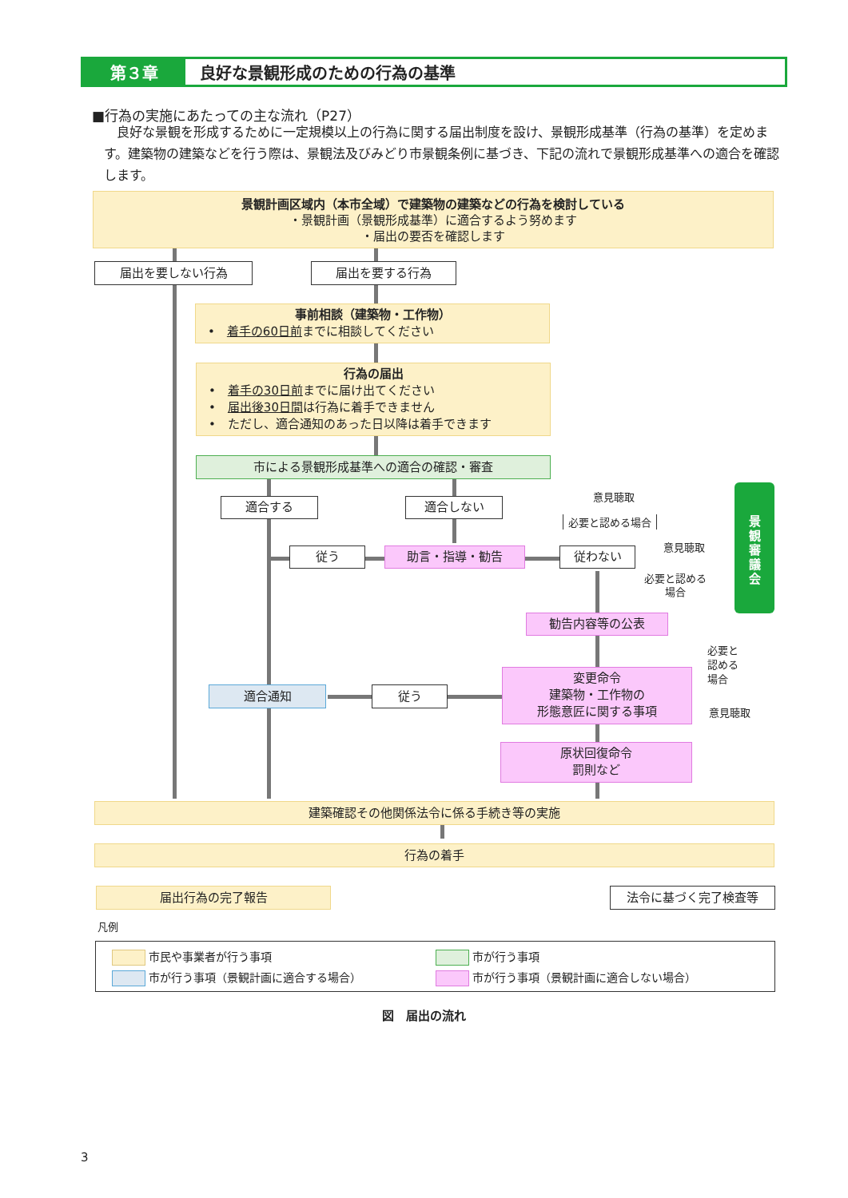第３章 良好な景観形成のための行為の基準
■行為の実施にあたっての主な流れ（P27）
良好な景観を形成するために一定規模以上の行為に関する届出制度を設け、景観形成基準（行為の基準）を定めます。建築物の建築などを行う際は、景観法及びみどり市景観条例に基づき、下記の流れで景観形成基準への適合を確認します。
景観計画区域内（本市全域）で建築物の建築などの行為を検討している
・景観計画（景観形成基準）に適合するよう努めます
・届出の要否を確認します
届出を要しない行為 届出を要する行為
事前相談（建築物・工作物）
　•　着手の60日前までに相談してください
行為の届出
　•　着手の30日前までに届け出てください
　•　届出後30日間は行為に着手できません
　•　ただし、適合通知のあった日以降は着手できます
市による景観形成基準への適合の確認・審査
適合する 適合しない
意見聴取
必要と認める場合
景
観
審
議
会
従う 助言・指導・勧告 従わない
意見聴取
必要と認める
場合
勧告内容等の公表
必要と
認める
場合
適合通知 従う
変更命令
建築物・工作物の
形態意匠に関する事項
意見聴取
原状回復命令
罰則など
建築確認その他関係法令に係る手続き等の実施
行為の着手
届出行為の完了報告 法令に基づく完了検査等
凡例
市民や事業者が行う事項
市が行う事項
市が行う事項（景観計画に適合する場合）
市が行う事項（景観計画に適合しない場合）
図　届出の流れ
3